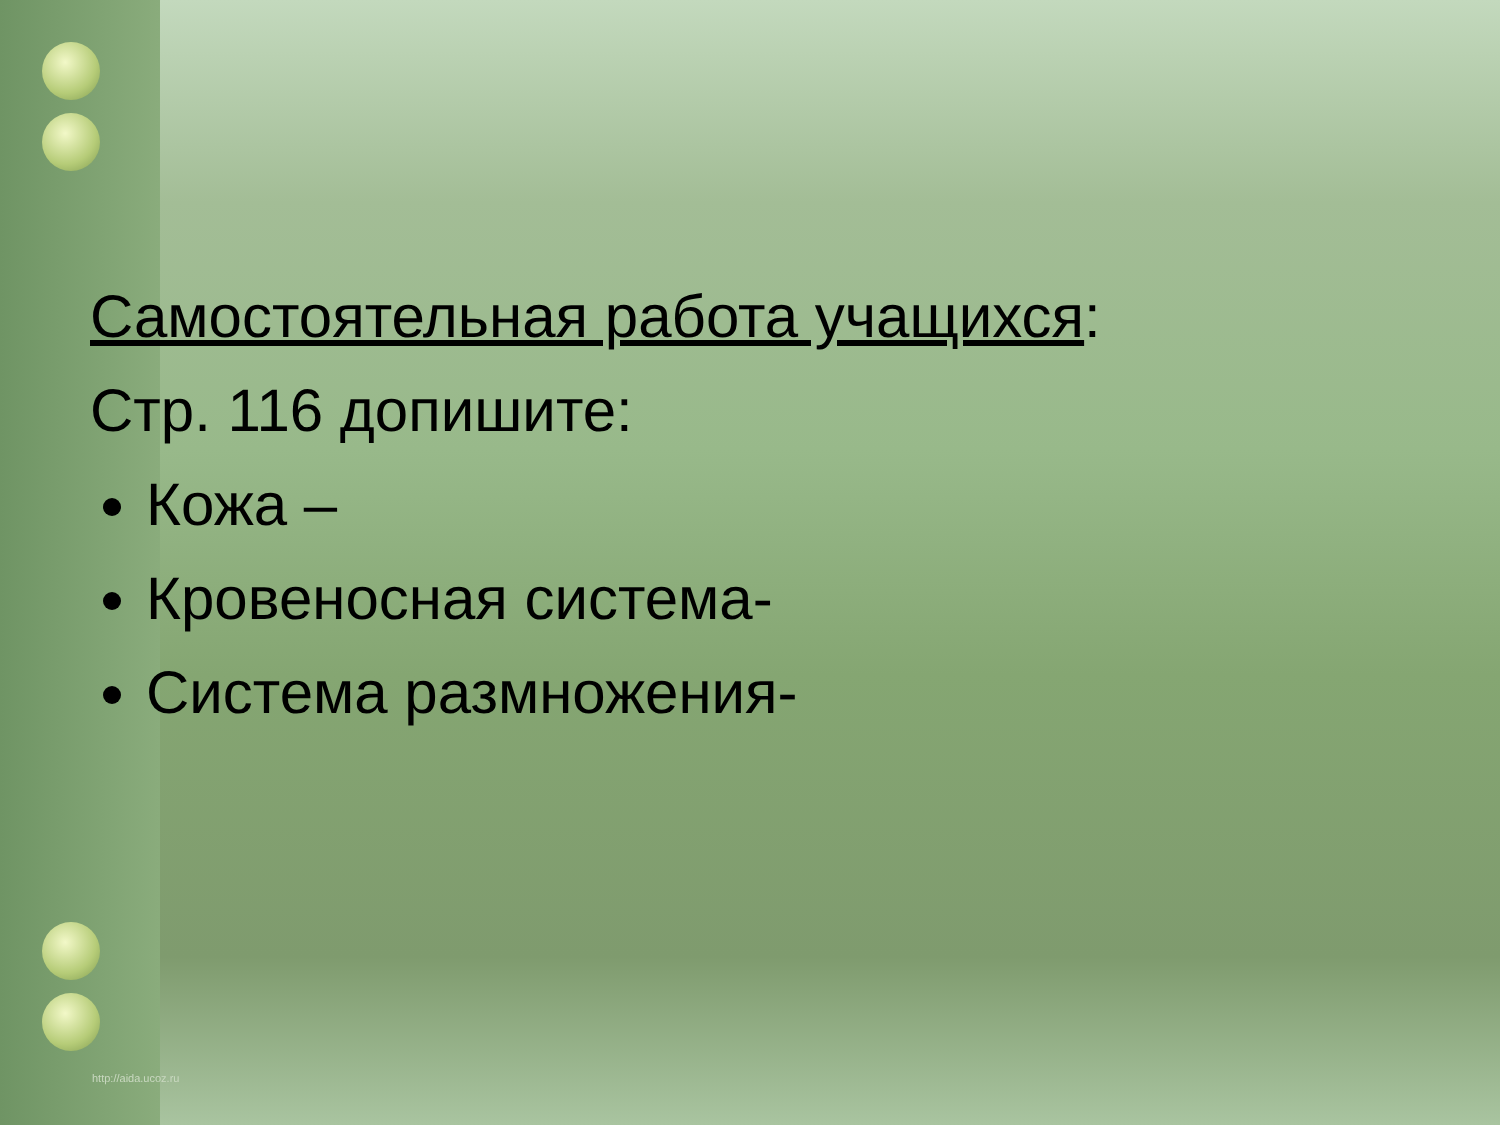Самостоятельная работа учащихся:
Стр. 116 допишите:
Кожа –
Кровеносная система-
Система размножения-
http://aida.ucoz.ru